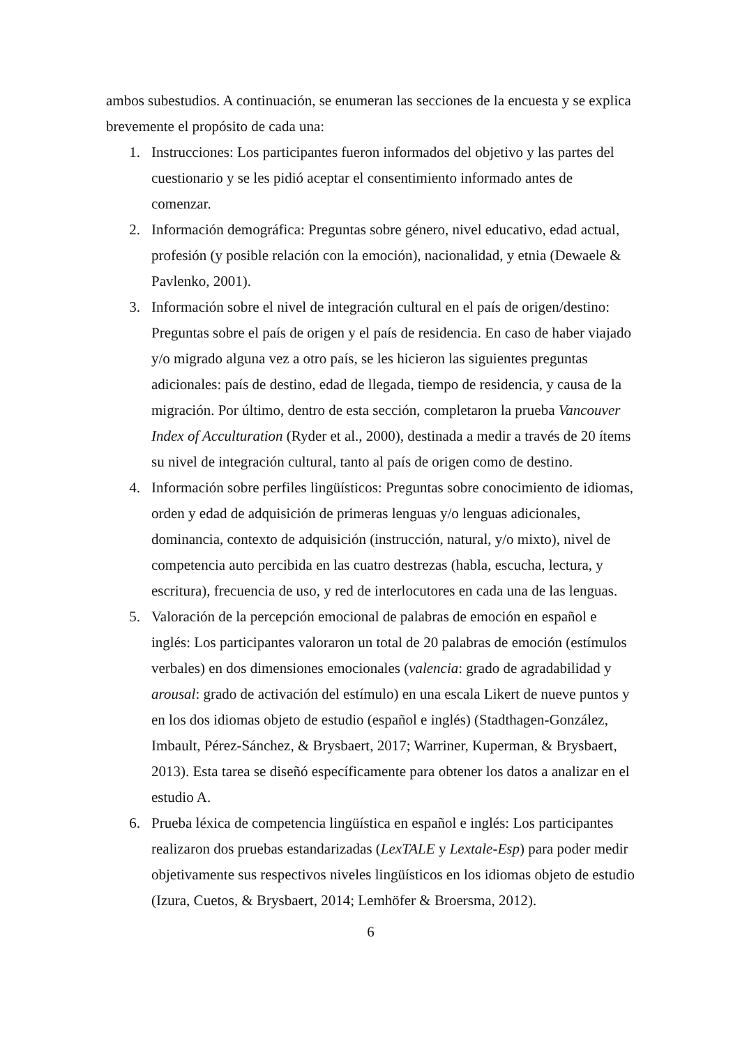ambos subestudios. A continuación, se enumeran las secciones de la encuesta y se explica brevemente el propósito de cada una:
1. Instrucciones: Los participantes fueron informados del objetivo y las partes del cuestionario y se les pidió aceptar el consentimiento informado antes de comenzar.
2. Información demográfica: Preguntas sobre género, nivel educativo, edad actual, profesión (y posible relación con la emoción), nacionalidad, y etnia (Dewaele & Pavlenko, 2001).
3. Información sobre el nivel de integración cultural en el país de origen/destino: Preguntas sobre el país de origen y el país de residencia. En caso de haber viajado y/o migrado alguna vez a otro país, se les hicieron las siguientes preguntas adicionales: país de destino, edad de llegada, tiempo de residencia, y causa de la migración. Por último, dentro de esta sección, completaron la prueba Vancouver Index of Acculturation (Ryder et al., 2000), destinada a medir a través de 20 ítems su nivel de integración cultural, tanto al país de origen como de destino.
4. Información sobre perfiles lingüísticos: Preguntas sobre conocimiento de idiomas, orden y edad de adquisición de primeras lenguas y/o lenguas adicionales, dominancia, contexto de adquisición (instrucción, natural, y/o mixto), nivel de competencia auto percibida en las cuatro destrezas (habla, escucha, lectura, y escritura), frecuencia de uso, y red de interlocutores en cada una de las lenguas.
5. Valoración de la percepción emocional de palabras de emoción en español e inglés: Los participantes valoraron un total de 20 palabras de emoción (estímulos verbales) en dos dimensiones emocionales (valencia: grado de agradabilidad y arousal: grado de activación del estímulo) en una escala Likert de nueve puntos y en los dos idiomas objeto de estudio (español e inglés) (Stadthagen-González, Imbault, Pérez-Sánchez, & Brysbaert, 2017; Warriner, Kuperman, & Brysbaert, 2013). Esta tarea se diseñó específicamente para obtener los datos a analizar en el estudio A.
6. Prueba léxica de competencia lingüística en español e inglés: Los participantes realizaron dos pruebas estandarizadas (LexTALE y Lextale-Esp) para poder medir objetivamente sus respectivos niveles lingüísticos en los idiomas objeto de estudio (Izura, Cuetos, & Brysbaert, 2014; Lemhöfer & Broersma, 2012).
6